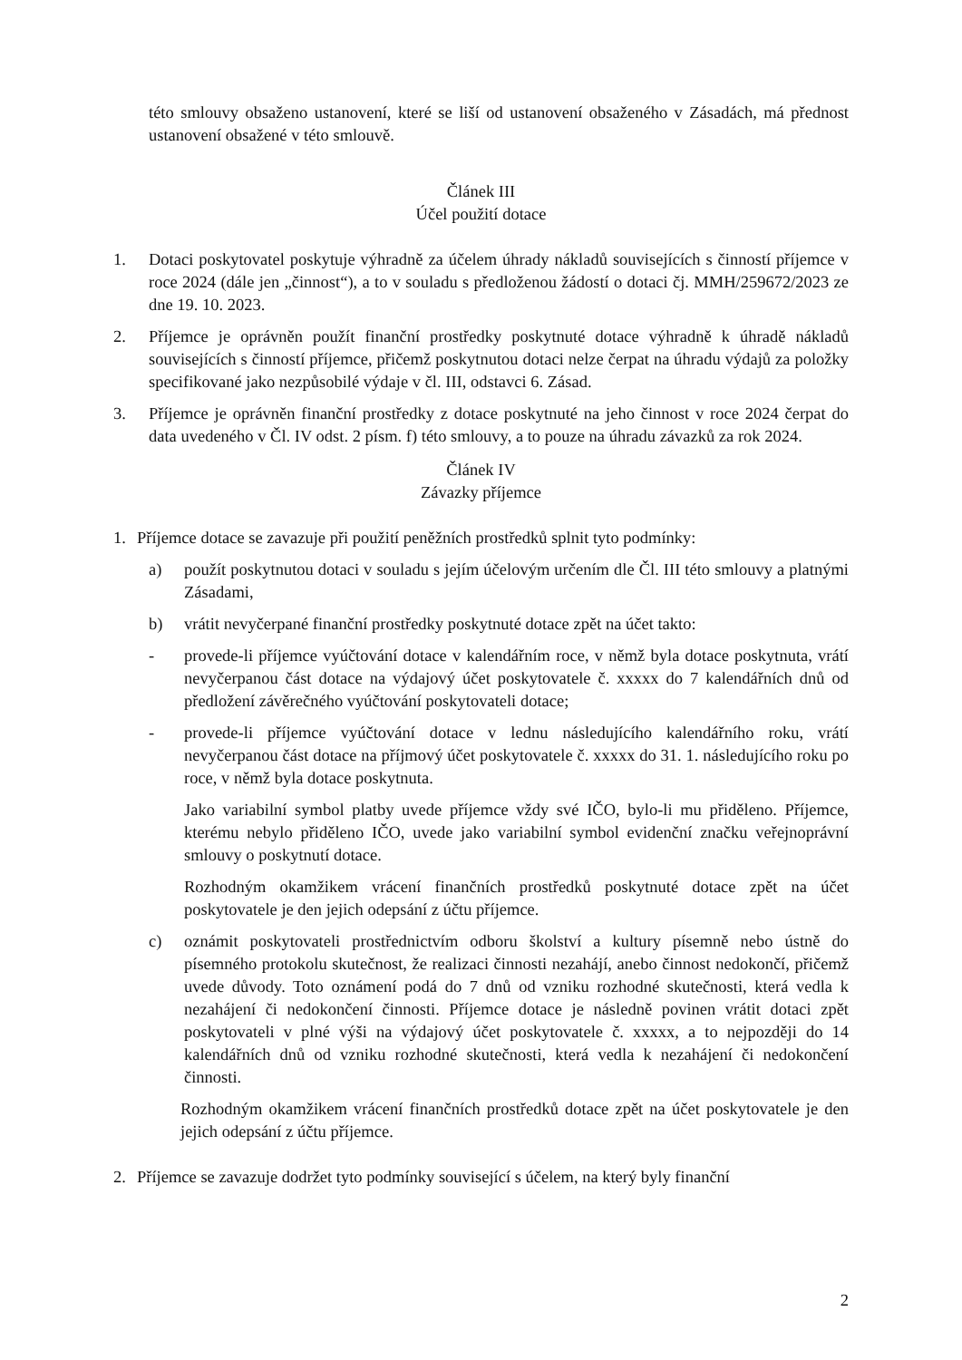této smlouvy obsaženo ustanovení, které se liší od ustanovení obsaženého v Zásadách, má přednost ustanovení obsažené v této smlouvě.
Článek III
Účel použití dotace
1. Dotaci poskytovatel poskytuje výhradně za účelem úhrady nákladů souvisejících s činností příjemce v roce 2024 (dále jen „činnost“), a to v souladu s předloženou žádostí o dotaci čj. MMH/259672/2023 ze dne 19. 10. 2023.
2. Příjemce je oprávněn použít finanční prostředky poskytnuté dotace výhradně k úhradě nákladů souvisejících s činností příjemce, přičemž poskytnutou dotaci nelze čerpat na úhradu výdajů za položky specifikované jako nezpůsobilé výdaje v čl. III, odstavci 6. Zásad.
3. Příjemce je oprávněn finanční prostředky z dotace poskytnuté na jeho činnost v roce 2024 čerpat do data uvedeného v Čl. IV odst. 2 písm. f) této smlouvy, a to pouze na úhradu závazků za rok 2024.
Článek IV
Závazky příjemce
1. Příjemce dotace se zavazuje při použití peněžních prostředků splnit tyto podmínky:
a) použít poskytnutou dotaci v souladu s jejím účelovým určením dle Čl. III této smlouvy a platnými Zásadami,
b) vrátit nevyčerpané finanční prostředky poskytnuté dotace zpět na účet takto:
- provede-li příjemce vyúčtování dotace v kalendářním roce, v němž byla dotace poskytnuta, vrátí nevyčerpanou část dotace na výdajový účet poskytovatele č. xxxxx do 7 kalendářních dnů od předložení závěrečného vyúčtování poskytovateli dotace;
- provede-li příjemce vyúčtování dotace v lednu následujícího kalendářního roku, vrátí nevyčerpanou část dotace na příjmový účet poskytovatele č. xxxxx do 31. 1. následujícího roku po roce, v němž byla dotace poskytnuta.
Jako variabilní symbol platby uvede příjemce vždy své IČO, bylo-li mu přiděleno. Příjemce, kterému nebylo přiděleno IČO, uvede jako variabilní symbol evidenční značku veřejnoprávní smlouvy o poskytnutí dotace.
Rozhodným okamžikem vrácení finančních prostředků poskytnuté dotace zpět na účet poskytovatele je den jejich odepsání z účtu příjemce.
c) oznámit poskytovateli prostřednictvím odboru školství a kultury písemně nebo ústně do písemného protokolu skutečnost, že realizaci činnosti nezahájí, anebo činnost nedokončí, přičemž uvede důvody. Toto oznámení podá do 7 dnů od vzniku rozhodné skutečnosti, která vedla k nezahájení či nedokončení činnosti. Příjemce dotace je následně povinen vrátit dotaci zpět poskytovateli v plné výši na výdajový účet poskytovatele č. xxxxx, a to nejpozději do 14 kalendářních dnů od vzniku rozhodné skutečnosti, která vedla k nezahájení či nedokončení činnosti.
Rozhodným okamžikem vrácení finančních prostředků dotace zpět na účet poskytovatele je den jejich odepsání z účtu příjemce.
2. Příjemce se zavazuje dodržet tyto podmínky související s účelem, na který byly finanční
2